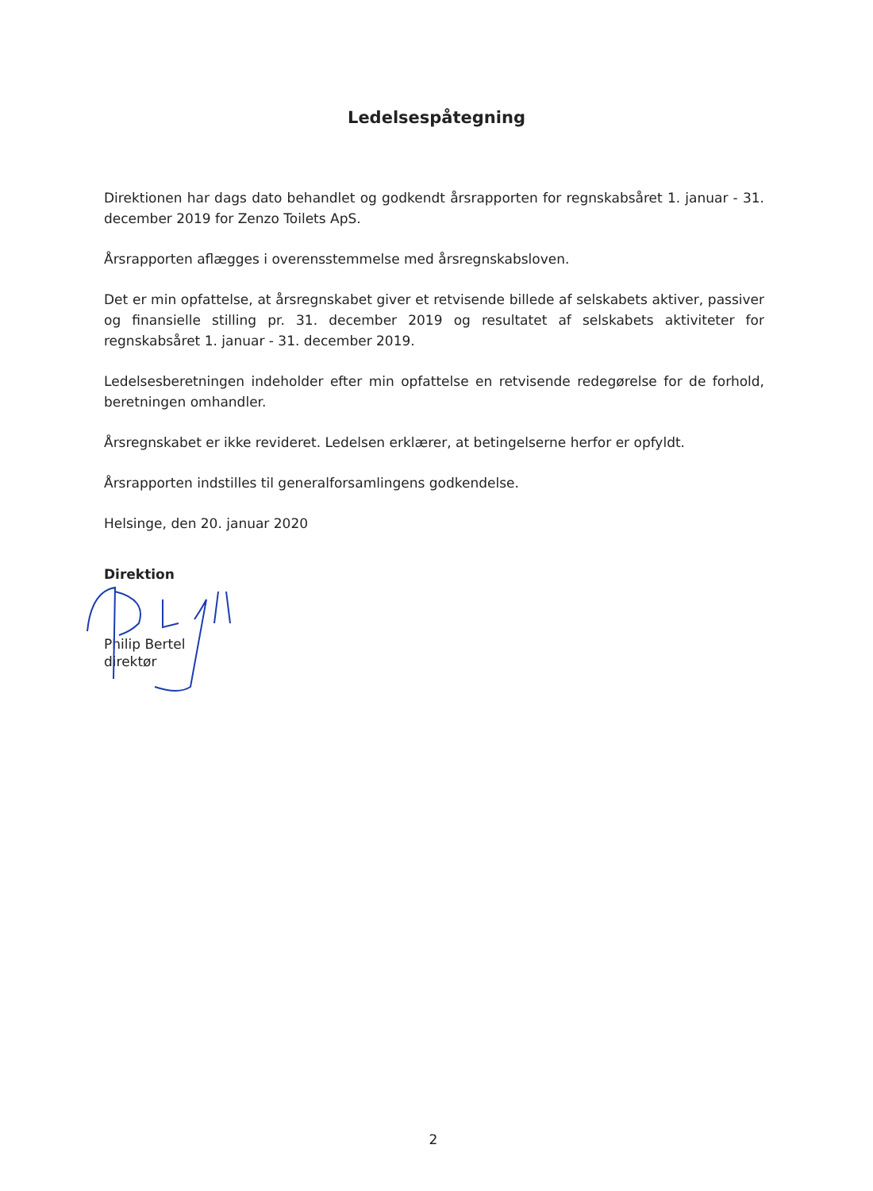Ledelsespåtegning
Direktionen har dags dato behandlet og godkendt årsrapporten for regnskabsåret 1. januar - 31. december 2019 for Zenzo Toilets ApS.
Årsrapporten aflægges i overensstemmelse med årsregnskabsloven.
Det er min opfattelse, at årsregnskabet giver et retvisende billede af selskabets aktiver, passiver og finansielle stilling pr. 31. december 2019 og resultatet af selskabets aktiviteter for regnskabsåret 1. januar - 31. december 2019.
Ledelsesberetningen indeholder efter min opfattelse en retvisende redegørelse for de forhold, beretningen omhandler.
Årsregnskabet er ikke revideret. Ledelsen erklærer, at betingelserne herfor er opfyldt.
Årsrapporten indstilles til generalforsamlingens godkendelse.
Helsinge, den 20. januar 2020
Direktion
Philip Bertel
direktør
2